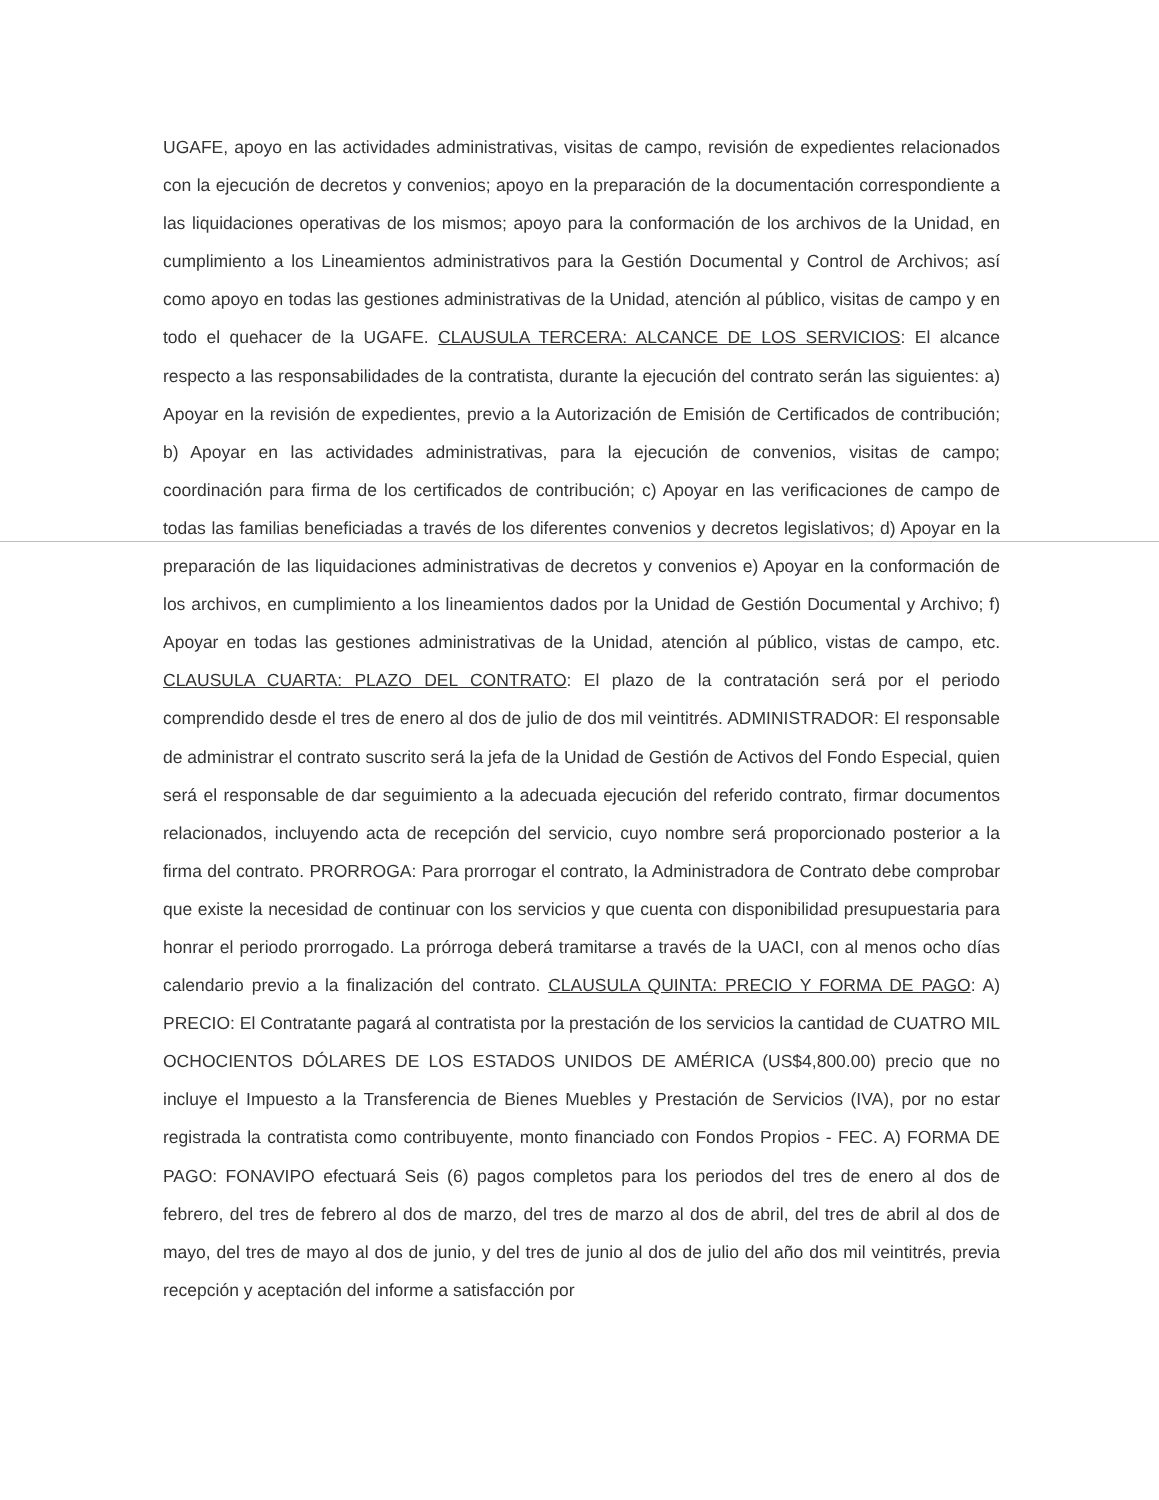UGAFE, apoyo en las actividades administrativas, visitas de campo, revisión de expedientes relacionados con la ejecución de decretos y convenios; apoyo en la preparación de la documentación correspondiente a las liquidaciones operativas de los mismos; apoyo para la conformación de los archivos de la Unidad, en cumplimiento a los Lineamientos administrativos para la Gestión Documental y Control de Archivos; así como apoyo en todas las gestiones administrativas de la Unidad, atención al público, visitas de campo y en todo el quehacer de la UGAFE. CLAUSULA TERCERA: ALCANCE DE LOS SERVICIOS: El alcance respecto a las responsabilidades de la contratista, durante la ejecución del contrato serán las siguientes: a) Apoyar en la revisión de expedientes, previo a la Autorización de Emisión de Certificados de contribución; b) Apoyar en las actividades administrativas, para la ejecución de convenios, visitas de campo; coordinación para firma de los certificados de contribución; c) Apoyar en las verificaciones de campo de todas las familias beneficiadas a través de los diferentes convenios y decretos legislativos; d) Apoyar en la preparación de las liquidaciones administrativas de decretos y convenios e) Apoyar en la conformación de los archivos, en cumplimiento a los lineamientos dados por la Unidad de Gestión Documental y Archivo; f) Apoyar en todas las gestiones administrativas de la Unidad, atención al público, vistas de campo, etc. CLAUSULA CUARTA: PLAZO DEL CONTRATO: El plazo de la contratación será por el periodo comprendido desde el tres de enero al dos de julio de dos mil veintitrés. ADMINISTRADOR: El responsable de administrar el contrato suscrito será la jefa de la Unidad de Gestión de Activos del Fondo Especial, quien será el responsable de dar seguimiento a la adecuada ejecución del referido contrato, firmar documentos relacionados, incluyendo acta de recepción del servicio, cuyo nombre será proporcionado posterior a la firma del contrato. PRORROGA: Para prorrogar el contrato, la Administradora de Contrato debe comprobar que existe la necesidad de continuar con los servicios y que cuenta con disponibilidad presupuestaria para honrar el periodo prorrogado. La prórroga deberá tramitarse a través de la UACI, con al menos ocho días calendario previo a la finalización del contrato. CLAUSULA QUINTA: PRECIO Y FORMA DE PAGO: A) PRECIO: El Contratante pagará al contratista por la prestación de los servicios la cantidad de CUATRO MIL OCHOCIENTOS DÓLARES DE LOS ESTADOS UNIDOS DE AMÉRICA (US$4,800.00) precio que no incluye el Impuesto a la Transferencia de Bienes Muebles y Prestación de Servicios (IVA), por no estar registrada la contratista como contribuyente, monto financiado con Fondos Propios - FEC. A) FORMA DE PAGO: FONAVIPO efectuará Seis (6) pagos completos para los periodos del tres de enero al dos de febrero, del tres de febrero al dos de marzo, del tres de marzo al dos de abril, del tres de abril al dos de mayo, del tres de mayo al dos de junio, y del tres de junio al dos de julio del año dos mil veintitrés, previa recepción y aceptación del informe a satisfacción por